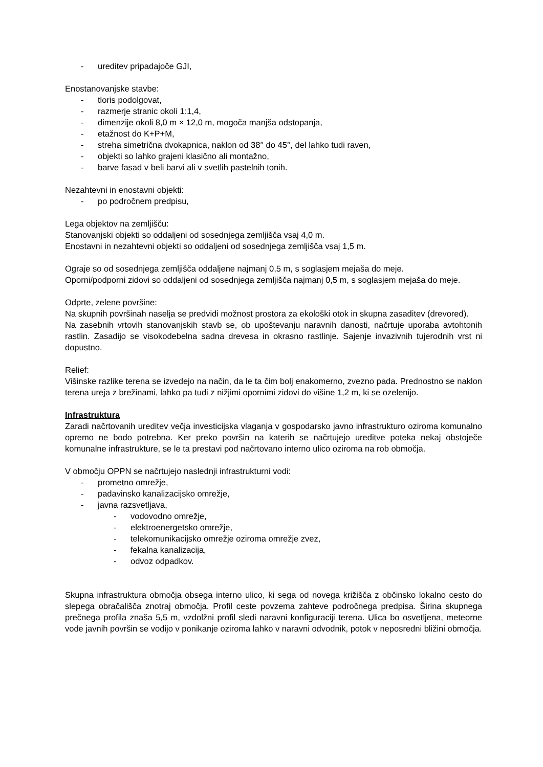- ureditev pripadajoče GJI,
Enostanovanjske stavbe:
- tloris podolgovat,
- razmerje stranic okoli 1:1,4,
- dimenzije okoli 8,0 m × 12,0 m, mogoča manjša odstopanja,
- etažnost do K+P+M,
- streha simetrična dvokapnica, naklon od 38° do 45°, del lahko tudi raven,
- objekti so lahko grajeni klasično ali montažno,
- barve fasad v beli barvi ali v svetlih pastelnih tonih.
Nezahtevni in enostavni objekti:
- po področnem predpisu,
Lega objektov na zemljišču:
Stanovanjski objekti so oddaljeni od sosednjega zemljišča vsaj 4,0 m.
Enostavni in nezahtevni objekti so oddaljeni od sosednjega zemljišča vsaj 1,5 m.
Ograje so od sosednjega zemljišča oddaljene najmanj 0,5 m, s soglasjem mejaša do meje.
Oporni/podporni zidovi so oddaljeni od sosednjega zemljišča najmanj 0,5 m, s soglasjem mejaša do meje.
Odprte, zelene površine:
Na skupnih površinah naselja se predvidi možnost prostora za ekološki otok in skupna zasaditev (drevored).
Na zasebnih vrtovih stanovanjskih stavb se, ob upoštevanju naravnih danosti, načrtuje uporaba avtohtonih rastlin. Zasadijo se visokodebelna sadna drevesa in okrasno rastlinje. Sajenje invazivnih tujerodnih vrst ni dopustno.
Relief:
Višinske razlike terena se izvedejo na način, da le ta čim bolj enakomerno, zvezno pada. Prednostno se naklon terena ureja z brežinami, lahko pa tudi z nižjimi opornimi zidovi do višine 1,2 m, ki se ozelenijo.
Infrastruktura
Zaradi načrtovanih ureditev večja investicijska vlaganja v gospodarsko javno infrastrukturo oziroma komunalno opremo ne bodo potrebna. Ker preko površin na katerih se načrtujejo ureditve poteka nekaj obstoječe komunalne infrastrukture, se le ta prestavi pod načrtovano interno ulico oziroma na rob območja.
V območju OPPN se načrtujejo naslednji infrastrukturni vodi:
- prometno omrežje,
- padavinsko kanalizacijsko omrežje,
- javna razsvetljava,
- vodovodno omrežje,
- elektroenergetsko omrežje,
- telekomunikacijsko omrežje oziroma omrežje zvez,
- fekalna kanalizacija,
- odvoz odpadkov.
Skupna infrastruktura območja obsega interno ulico, ki sega od novega križišča z občinsko lokalno cesto do slepega obračališča znotraj območja. Profil ceste povzema zahteve področnega predpisa. Širina skupnega prečnega profila znaša 5,5 m, vzdolžni profil sledi naravni konfiguraciji terena. Ulica bo osvetljena, meteorne vode javnih površin se vodijo v ponikanje oziroma lahko v naravni odvodnik, potok v neposredni bližini območja.